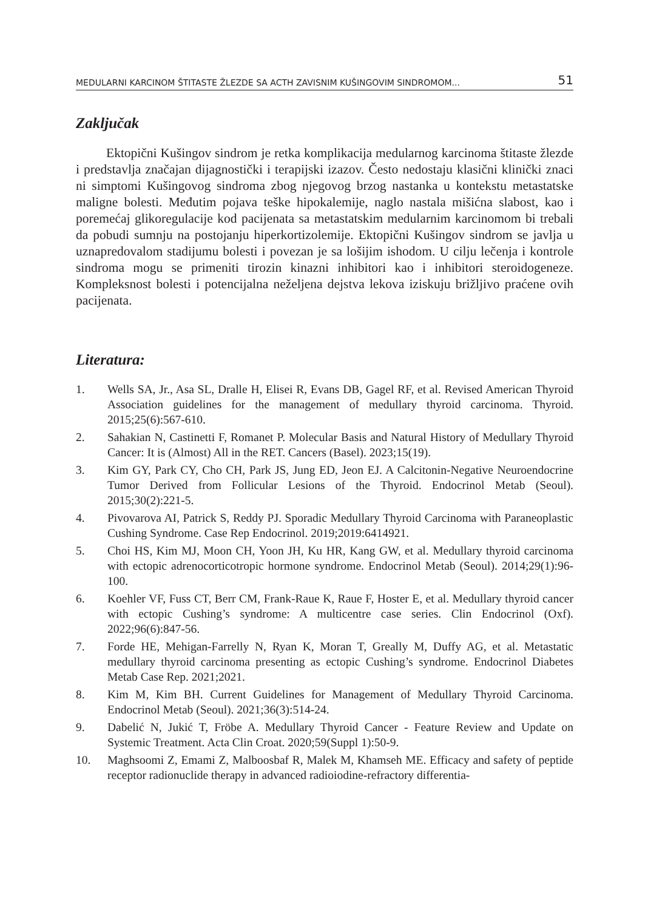MEDULARNI KARCINOM ŠTITASTE ŽLEZDE SA ACTH ZAVISNIM KUŠINGOVIM SINDROMOM... 51
Zaključak
Ektopični Kušingov sindrom je retka komplikacija medularnog karcinoma štitaste žlezde i predstavlja značajan dijagnostički i terapijski izazov. Često nedostaju klasični klinički znaci ni simptomi Kušingovog sindroma zbog njegovog brzog nastanka u kontekstu metastatske maligne bolesti. Međutim pojava teške hipokalemije, naglo nastala mišićna slabost, kao i poremećaj glikoregulacije kod pacijenata sa metastatskim medularnim karcinomom bi trebali da pobudi sumnju na postojanju hiperkortizolemije. Ektopični Kušingov sindrom se javlja u uznapredovalom stadijumu bolesti i povezan je sa lošijim ishodom. U cilju lečenja i kontrole sindroma mogu se primeniti tirozin kinazni inhibitori kao i inhibitori steroidogeneze. Kompleksnost bolesti i potencijalna neželjena dejstva lekova iziskuju brižljivo praćene ovih pacijenata.
Literatura:
1. Wells SA, Jr., Asa SL, Dralle H, Elisei R, Evans DB, Gagel RF, et al. Revised American Thyroid Association guidelines for the management of medullary thyroid carcinoma. Thyroid. 2015;25(6):567-610.
2. Sahakian N, Castinetti F, Romanet P. Molecular Basis and Natural History of Medullary Thyroid Cancer: It is (Almost) All in the RET. Cancers (Basel). 2023;15(19).
3. Kim GY, Park CY, Cho CH, Park JS, Jung ED, Jeon EJ. A Calcitonin-Negative Neuroendocrine Tumor Derived from Follicular Lesions of the Thyroid. Endocrinol Metab (Seoul). 2015;30(2):221-5.
4. Pivovarova AI, Patrick S, Reddy PJ. Sporadic Medullary Thyroid Carcinoma with Paraneoplastic Cushing Syndrome. Case Rep Endocrinol. 2019;2019:6414921.
5. Choi HS, Kim MJ, Moon CH, Yoon JH, Ku HR, Kang GW, et al. Medullary thyroid carcinoma with ectopic adrenocorticotropic hormone syndrome. Endocrinol Metab (Seoul). 2014;29(1):96-100.
6. Koehler VF, Fuss CT, Berr CM, Frank-Raue K, Raue F, Hoster E, et al. Medullary thyroid cancer with ectopic Cushing’s syndrome: A multicentre case series. Clin Endocrinol (Oxf). 2022;96(6):847-56.
7. Forde HE, Mehigan-Farrelly N, Ryan K, Moran T, Greally M, Duffy AG, et al. Metastatic medullary thyroid carcinoma presenting as ectopic Cushing’s syndrome. Endocrinol Diabetes Metab Case Rep. 2021;2021.
8. Kim M, Kim BH. Current Guidelines for Management of Medullary Thyroid Carcinoma. Endocrinol Metab (Seoul). 2021;36(3):514-24.
9. Dabelić N, Jukić T, Fröbe A. Medullary Thyroid Cancer - Feature Review and Update on Systemic Treatment. Acta Clin Croat. 2020;59(Suppl 1):50-9.
10. Maghsoomi Z, Emami Z, Malboosbaf R, Malek M, Khamseh ME. Efficacy and safety of peptide receptor radionuclide therapy in advanced radioiodine-refractory differentia-